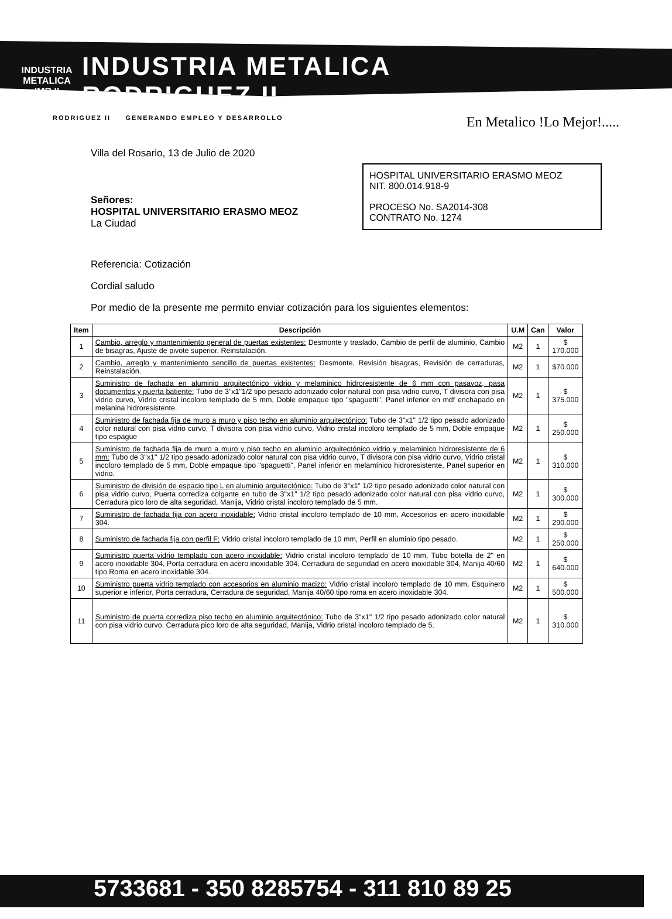INDUSTRIA METALICA
IMR II
INDUSTRIA METALICA
RODRIGUEZ II
RODRIGUEZ II GENERANDO EMPLEO Y DESARROLLO En Metalico !Lo Mejor!.....
Villa del Rosario, 13 de Julio de 2020
HOSPITAL UNIVERSITARIO ERASMO MEOZ
NIT. 800.014.918-9
PROCESO No. SA2014-308
CONTRATO No. 1274
Señores:
HOSPITAL UNIVERSITARIO ERASMO MEOZ
La Ciudad
Referencia: Cotización
Cordial saludo
Por medio de la presente me permito enviar cotización para los siguientes elementos:
| Item | Descripción | U.M | Can | Valor |
| --- | --- | --- | --- | --- |
| 1 | Cambio, arreglo y mantenimiento general de puertas existentes: Desmonte y traslado, Cambio de perfil de aluminio, Cambio de bisagras, Ajuste de pivote superior, Reinstalación. | M2 | 1 | $ 170.000 |
| 2 | Cambio, arreglo y mantenimiento sencillo de puertas existentes: Desmonte, Revisión bisagras, Revisión de cerraduras, Reinstalación. | M2 | 1 | $70.000 |
| 3 | Suministro de fachada en aluminio arquitectónico vidrio y melaminico hidroresistente de 6 mm con pasavoz, pasa documentos y puerta batiente: Tubo de 3"x1"1/2 tipo pesado adonizado color natural con pisa vidrio curvo, T divisora con pisa vidrio curvo, Vidrio cristal incoloro templado de 5 mm, Doble empaque tipo "spaguetti", Panel inferior en mdf enchapado en melanina hidroresistente. | M2 | 1 | $ 375.000 |
| 4 | Suministro de fachada fija de muro a muro y piso techo en aluminio arquitectónico: Tubo de 3"x1" 1/2 tipo pesado adonizado color natural con pisa vidrio curvo, T divisora con pisa vidrio curvo, Vidrio cristal incoloro templado de 5 mm, Doble empaque tipo espague | M2 | 1 | $ 250.000 |
| 5 | Suministro de fachada fija de muro a muro y piso techo en aluminio arquitectónico vidrio y melaminico hidroresistente de 6 mm: Tubo de 3"x1" 1/2 tipo pesado adonizado color natural con pisa vidrio curvo, T divisora con pisa vidrio curvo, Vidrio cristal incoloro templado de 5 mm, Doble empaque tipo "spaguetti", Panel inferior en melamínico hidroresistente, Panel superior en vidrio. | M2 | 1 | $ 310.000 |
| 6 | Suministro de división de espacio tipo L en aluminio arquitectónico: Tubo de 3"x1" 1/2 tipo pesado adonizado color natural con pisa vidrio curvo, Puerta corrediza colgante en tubo de 3"x1" 1/2 tipo pesado adonizado color natural con pisa vidrio curvo, Cerradura pico loro de alta seguridad, Manija, Vidrio cristal incoloro templado de 5 mm. | M2 | 1 | $ 300.000 |
| 7 | Suministro de fachada fija con acero inoxidable: Vidrio cristal incoloro templado de 10 mm, Accesorios en acero inoxidable 304. | M2 | 1 | $ 290.000 |
| 8 | Suministro de fachada fija con perfil F: Vidrio cristal incoloro templado de 10 mm, Perfil en aluminio tipo pesado. | M2 | 1 | $ 250.000 |
| 9 | Suministro puerta vidrio templado con acero inoxidable: Vidrio cristal incoloro templado de 10 mm, Tubo botella de 2" en acero inoxidable 304, Porta cerradura en acero inoxidable 304, Cerradura de seguridad en acero inoxidable 304, Manija 40/60 tipo Roma en acero inoxidable 304. | M2 | 1 | $ 640.000 |
| 10 | Suministro puerta vidrio templado con accesorios en aluminio macizo: Vidrio cristal incoloro templado de 10 mm, Esquinero superior e inferior, Porta cerradura, Cerradura de seguridad, Manija 40/60 tipo roma en acero inoxidable 304. | M2 | 1 | $ 500.000 |
| 11 | Suministro de puerta corrediza piso techo en aluminio arquitectónico: Tubo de 3"x1" 1/2 tipo pesado adonizado color natural con pisa vidrio curvo, Cerradura pico loro de alta seguridad, Manija, Vidrio cristal incoloro templado de 5. | M2 | 1 | $ 310.000 |
5733681 - 350 8285754 - 311 810 89 25